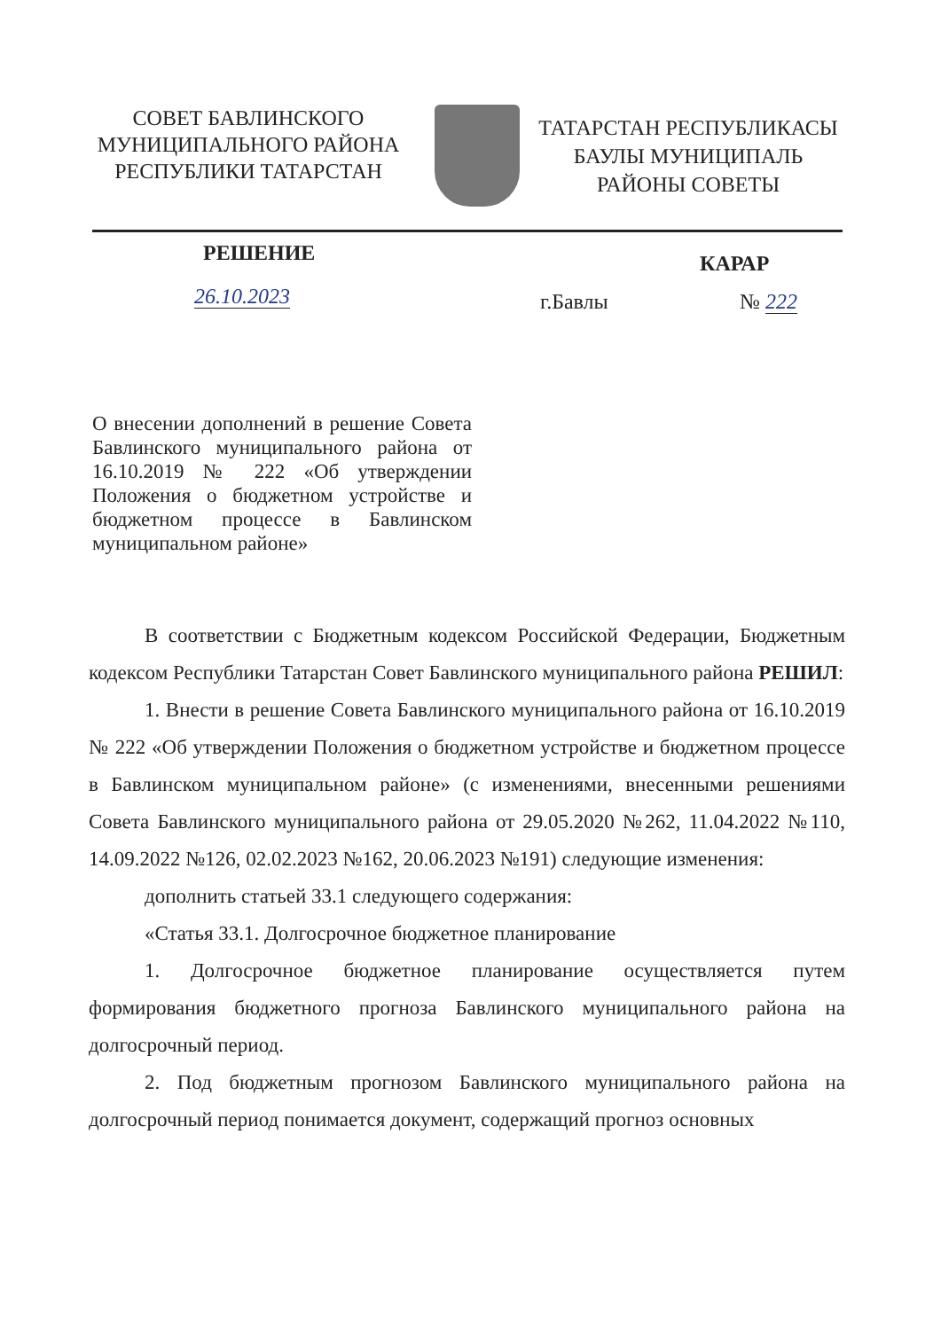СОВЕТ БАВЛИНСКОГО
МУНИЦИПАЛЬНОГО РАЙОНА
РЕСПУБЛИКИ ТАТАРСТАН
ТАТАРСТАН РЕСПУБЛИКАСЫ
БАУЛЫ МУНИЦИПАЛЬ
РАЙОНЫ СОВЕТЫ
РЕШЕНИЕ
КАРАР
26.10.2023
г.Бавлы № 222
О внесении дополнений в решение Совета Бавлинского муниципального района от 16.10.2019 № 222 «Об утверждении Положения о бюджетном устройстве и бюджетном процессе в Бавлинском муниципальном районе»
В соответствии с Бюджетным кодексом Российской Федерации, Бюджетным кодексом Республики Татарстан Совет Бавлинского муниципального района РЕШИЛ:
1. Внести в решение Совета Бавлинского муниципального района от 16.10.2019 № 222 «Об утверждении Положения о бюджетном устройстве и бюджетном процессе в Бавлинском муниципальном районе» (с изменениями, внесенными решениями Совета Бавлинского муниципального района от 29.05.2020 №262, 11.04.2022 №110, 14.09.2022 №126, 02.02.2023 №162, 20.06.2023 №191) следующие изменения:
дополнить статьей 33.1 следующего содержания:
«Статья 33.1. Долгосрочное бюджетное планирование
1. Долгосрочное бюджетное планирование осуществляется путем формирования бюджетного прогноза Бавлинского муниципального района на долгосрочный период.
2. Под бюджетным прогнозом Бавлинского муниципального района на долгосрочный период понимается документ, содержащий прогноз основных